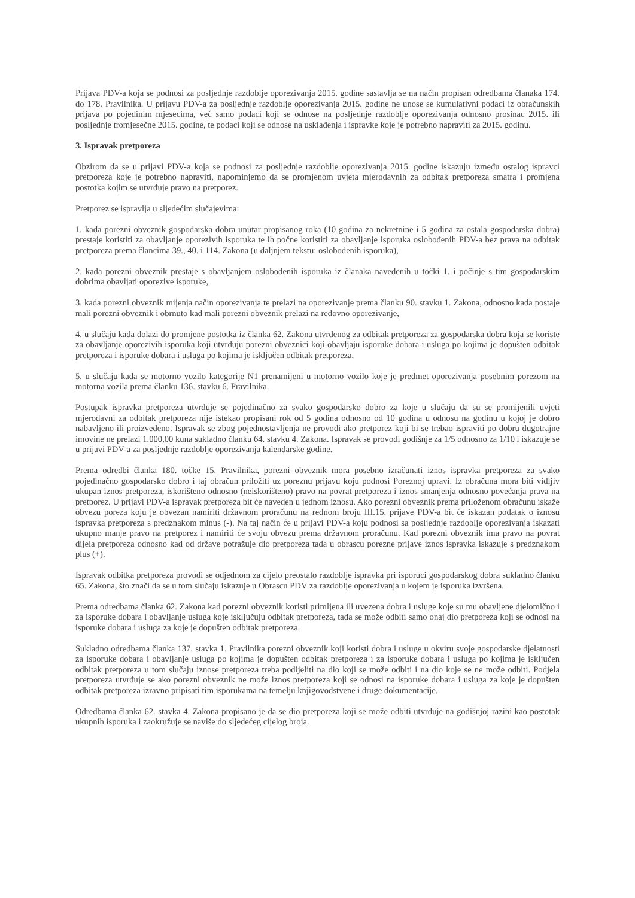Prijava PDV-a koja se podnosi za posljednje razdoblje oporezivanja 2015. godine sastavlja se na način propisan odredbama članaka 174. do 178. Pravilnika. U prijavu PDV-a za posljednje razdoblje oporezivanja 2015. godine ne unose se kumulativni podaci iz obračunskih prijava po pojedinim mjesecima, već samo podaci koji se odnose na posljednje razdoblje oporezivanja odnosno prosinac 2015. ili posljednje tromjesečne 2015. godine, te podaci koji se odnose na usklađenja i ispravke koje je potrebno napraviti za 2015. godinu.
3. Ispravak pretporeza
Obzirom da se u prijavi PDV-a koja se podnosi za posljednje razdoblje oporezivanja 2015. godine iskazuju između ostalog ispravci pretporeza koje je potrebno napraviti, napominjemo da se promjenom uvjeta mjerodavnih za odbitak pretporeza smatra i promjena postotka kojim se utvrđuje pravo na pretporez.
Pretporez se ispravlja u sljedećim slučajevima:
1. kada porezni obveznik gospodarska dobra unutar propisanog roka (10 godina za nekretnine i 5 godina za ostala gospodarska dobra) prestaje koristiti za obavljanje oporezivih isporuka te ih počne koristiti za obavljanje isporuka oslobođenih PDV-a bez prava na odbitak pretporeza prema člancima 39., 40. i 114. Zakona (u daljnjem tekstu: oslobođenih isporuka),
2. kada porezni obveznik prestaje s obavljanjem oslobođenih isporuka iz članaka navedenih u točki 1. i počinje s tim gospodarskim dobrima obavljati oporezive isporuke,
3. kada porezni obveznik mijenja način oporezivanja te prelazi na oporezivanje prema članku 90. stavku 1. Zakona, odnosno kada postaje mali porezni obveznik i obrnuto kad mali porezni obveznik prelazi na redovno oporezivanje,
4. u slučaju kada dolazi do promjene postotka iz članka 62. Zakona utvrđenog za odbitak pretporeza za gospodarska dobra koja se koriste za obavljanje oporezivih isporuka koji utvrđuju porezni obveznici koji obavljaju isporuke dobara i usluga po kojima je dopušten odbitak pretporeza i isporuke dobara i usluga po kojima je isključen odbitak pretporeza,
5. u slučaju kada se motorno vozilo kategorije N1 prenamijeni u motorno vozilo koje je predmet oporezivanja posebnim porezom na motorna vozila prema članku 136. stavku 6. Pravilnika.
Postupak ispravka pretporeza utvrđuje se pojedinačno za svako gospodarsko dobro za koje u slučaju da su se promijenili uvjeti mjerodavni za odbitak pretporeza nije istekao propisani rok od 5 godina odnosno od 10 godina u odnosu na godinu u kojoj je dobro nabavljeno ili proizvedeno. Ispravak se zbog pojednostavljenja ne provodi ako pretporez koji bi se trebao ispraviti po dobru dugotrajne imovine ne prelazi 1.000,00 kuna sukladno članku 64. stavku 4. Zakona. Ispravak se provodi godišnje za 1/5 odnosno za 1/10 i iskazuje se u prijavi PDV-a za posljednje razdoblje oporezivanja kalendarske godine.
Prema odredbi članka 180. točke 15. Pravilnika, porezni obveznik mora posebno izračunati iznos ispravka pretporeza za svako pojedinačno gospodarsko dobro i taj obračun priložiti uz poreznu prijavu koju podnosi Poreznoj upravi. Iz obračuna mora biti vidljiv ukupan iznos pretporeza, iskorišteno odnosno (neiskorišteno) pravo na povrat pretporeza i iznos smanjenja odnosno povećanja prava na pretporez. U prijavi PDV-a ispravak pretporeza bit će naveden u jednom iznosu. Ako porezni obveznik prema priloženom obračunu iskaže obvezu poreza koju je obvezan namiriti državnom proračunu na rednom broju III.15. prijave PDV-a bit će iskazan podatak o iznosu ispravka pretporeza s predznakom minus (-). Na taj način će u prijavi PDV-a koju podnosi sa posljednje razdoblje oporezivanja iskazati ukupno manje pravo na pretporez i namiriti će svoju obvezu prema državnom proračunu. Kad porezni obveznik ima pravo na povrat dijela pretporeza odnosno kad od države potražuje dio pretporeza tada u obrascu porezne prijave iznos ispravka iskazuje s predznakom plus (+).
Ispravak odbitka pretporeza provodi se odjednom za cijelo preostalo razdoblje ispravka pri isporuci gospodarskog dobra sukladno članku 65. Zakona, što znači da se u tom slučaju iskazuje u Obrascu PDV za razdoblje oporezivanja u kojem je isporuka izvršena.
Prema odredbama članka 62. Zakona kad porezni obveznik koristi primljena ili uvezena dobra i usluge koje su mu obavljene djelomično i za isporuke dobara i obavljanje usluga koje isključuju odbitak pretporeza, tada se može odbiti samo onaj dio pretporeza koji se odnosi na isporuke dobara i usluga za koje je dopušten odbitak pretporeza.
Sukladno odredbama članka 137. stavka 1. Pravilnika porezni obveznik koji koristi dobra i usluge u okviru svoje gospodarske djelatnosti za isporuke dobara i obavljanje usluga po kojima je dopušten odbitak pretporeza i za isporuke dobara i usluga po kojima je isključen odbitak pretporeza u tom slučaju iznose pretporeza treba podijeliti na dio koji se može odbiti i na dio koje se ne može odbiti. Podjela pretporeza utvrđuje se ako porezni obveznik ne može iznos pretporeza koji se odnosi na isporuke dobara i usluga za koje je dopušten odbitak pretporeza izravno pripisati tim isporukama na temelju knjigovodstvene i druge dokumentacije.
Odredbama članka 62. stavka 4. Zakona propisano je da se dio pretporeza koji se može odbiti utvrđuje na godišnjoj razini kao postotak ukupnih isporuka i zaokružuje se naviše do sljedećeg cijelog broja.